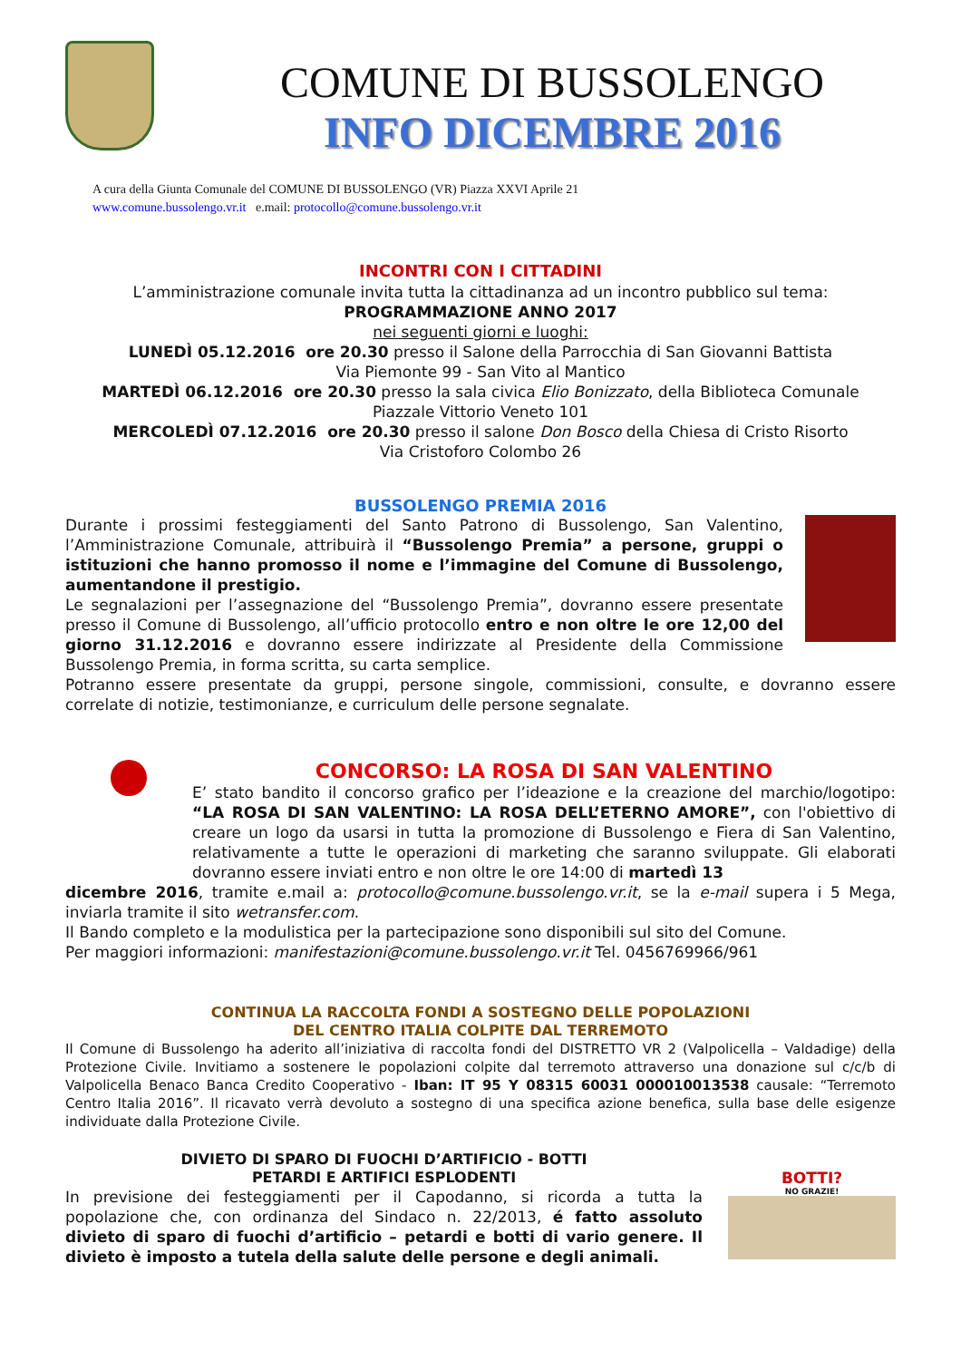COMUNE DI BUSSOLENGO
INFO DICEMBRE 2016
A cura della Giunta Comunale del COMUNE DI BUSSOLENGO (VR) Piazza XXVI Aprile 21
www.comune.bussolengo.vr.it e.mail: protocollo@comune.bussolengo.vr.it
INCONTRI CON I CITTADINI
L’amministrazione comunale invita tutta la cittadinanza ad un incontro pubblico sul tema:
PROGRAMMAZIONE ANNO 2017
nei seguenti giorni e luoghi:
LUNEDÌ 05.12.2016 ore 20.30 presso il Salone della Parrocchia di San Giovanni Battista
Via Piemonte 99 - San Vito al Mantico
MARTEDÌ 06.12.2016 ore 20.30 presso la sala civica Elio Bonizzato, della Biblioteca Comunale
Piazzale Vittorio Veneto 101
MERCOLEDÌ 07.12.2016 ore 20.30 presso il salone Don Bosco della Chiesa di Cristo Risorto
Via Cristoforo Colombo 26
BUSSOLENGO PREMIA 2016
Durante i prossimi festeggiamenti del Santo Patrono di Bussolengo, San Valentino, l’Amministrazione Comunale, attribuirà il “Bussolengo Premia” a persone, gruppi o istituzioni che hanno promosso il nome e l’immagine del Comune di Bussolengo, aumentandone il prestigio.
Le segnalazioni per l’assegnazione del “Bussolengo Premia”, dovranno essere presentate presso il Comune di Bussolengo, all’ufficio protocollo entro e non oltre le ore 12,00 del giorno 31.12.2016 e dovranno essere indirizzate al Presidente della Commissione Bussolengo Premia, in forma scritta, su carta semplice.
Potranno essere presentate da gruppi, persone singole, commissioni, consulte, e dovranno essere correlate di notizie, testimonianze, e curriculum delle persone segnalate.
CONCORSO: LA ROSA DI SAN VALENTINO
E’ stato bandito il concorso grafico per l’ideazione e la creazione del marchio/logotipo: “LA ROSA DI SAN VALENTINO: LA ROSA DELL’ETERNO AMORE”, con l'obiettivo di creare un logo da usarsi in tutta la promozione di Bussolengo e Fiera di San Valentino, relativamente a tutte le operazioni di marketing che saranno sviluppate. Gli elaborati dovranno essere inviati entro e non oltre le ore 14:00 di martedì 13
dicembre 2016, tramite e.mail a: protocollo@comune.bussolengo.vr.it, se la e-mail supera i 5 Mega, inviarla tramite il sito wetransfer.com.
Il Bando completo e la modulistica per la partecipazione sono disponibili sul sito del Comune.
Per maggiori informazioni: manifestazioni@comune.bussolengo.vr.it Tel. 0456769966/961
CONTINUA LA RACCOLTA FONDI A SOSTEGNO DELLE POPOLAZIONI
DEL CENTRO ITALIA COLPITE DAL TERREMOTO
Il Comune di Bussolengo ha aderito all’iniziativa di raccolta fondi del DISTRETTO VR 2 (Valpolicella – Valdadige) della Protezione Civile. Invitiamo a sostenere le popolazioni colpite dal terremoto attraverso una donazione sul c/c/b di Valpolicella Benaco Banca Credito Cooperativo - Iban: IT 95 Y 08315 60031 000010013538 causale: “Terremoto Centro Italia 2016”. Il ricavato verrà devoluto a sostegno di una specifica azione benefica, sulla base delle esigenze individuate dalla Protezione Civile.
DIVIETO DI SPARO DI FUOCHI D’ARTIFICIO - BOTTI
PETARDI E ARTIFICI ESPLODENTI
In previsione dei festeggiamenti per il Capodanno, si ricorda a tutta la popolazione che, con ordinanza del Sindaco n. 22/2013, é fatto assoluto divieto di sparo di fuochi d’artificio – petardi e botti di vario genere. Il divieto è imposto a tutela della salute delle persone e degli animali.
BOTTI?
NO GRAZIE!